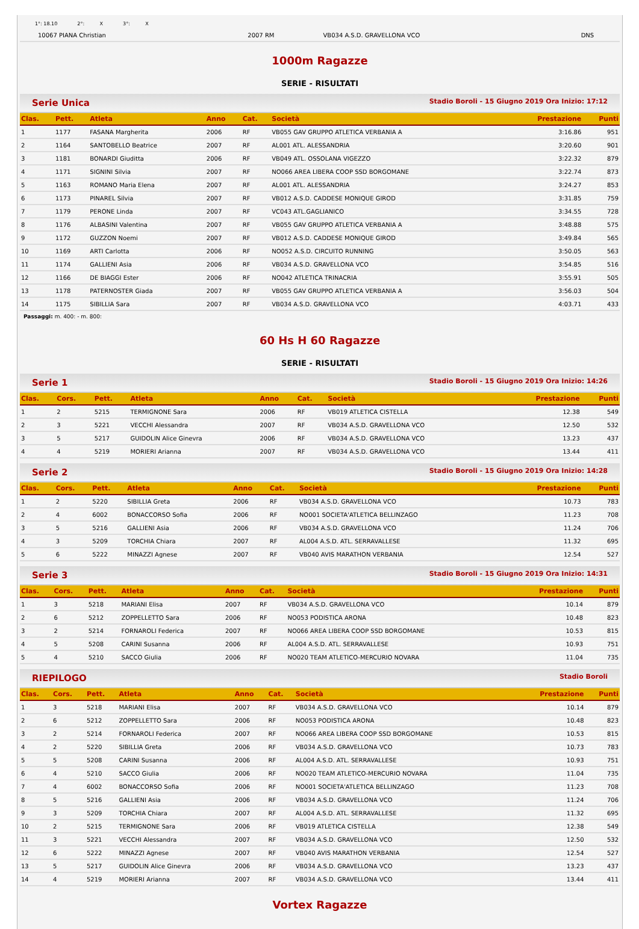1°: 18.10 2°: X 3°: X
| 10067 PIANA Christian | 2007 RM | VB034 A.S.D. GRAVELLONA VCO | DNS |
1000m Ragazze
SERIE - RISULTATI
Serie Unica Stadio Boroli - 15 Giugno 2019 Ora Inizio: 17:12
| Clas. | Pett. | Atleta | Anno | Cat. | Società | Prestazione | Punti |
| --- | --- | --- | --- | --- | --- | --- | --- |
| 1 | 1177 | FASANA Margherita | 2006 | RF | VB055 GAV GRUPPO ATLETICA VERBANIA A | 3:16.86 | 951 |
| 2 | 1164 | SANTOBELLO Beatrice | 2007 | RF | AL001 ATL. ALESSANDRIA | 3:20.60 | 901 |
| 3 | 1181 | BONARDI Giuditta | 2006 | RF | VB049 ATL. OSSOLANA VIGEZZO | 3:22.32 | 879 |
| 4 | 1171 | SIGNINI Silvia | 2007 | RF | NO066 AREA LIBERA COOP SSD BORGOMANE | 3:22.74 | 873 |
| 5 | 1163 | ROMANO Maria Elena | 2007 | RF | AL001 ATL. ALESSANDRIA | 3:24.27 | 853 |
| 6 | 1173 | PINAREL Silvia | 2007 | RF | VB012 A.S.D. CADDESE MONIQUE GIROD | 3:31.85 | 759 |
| 7 | 1179 | PERONE Linda | 2007 | RF | VC043 ATL.GAGLIANICO | 3:34.55 | 728 |
| 8 | 1176 | ALBASINI Valentina | 2007 | RF | VB055 GAV GRUPPO ATLETICA VERBANIA A | 3:48.88 | 575 |
| 9 | 1172 | GUZZON Noemi | 2007 | RF | VB012 A.S.D. CADDESE MONIQUE GIROD | 3:49.84 | 565 |
| 10 | 1169 | ARTI Carlotta | 2006 | RF | NO052 A.S.D. CIRCUITO RUNNING | 3:50.05 | 563 |
| 11 | 1174 | GALLIENI Asia | 2006 | RF | VB034 A.S.D. GRAVELLONA VCO | 3:54.85 | 516 |
| 12 | 1166 | DE BIAGGI Ester | 2006 | RF | NO042 ATLETICA TRINACRIA | 3:55.91 | 505 |
| 13 | 1178 | PATERNOSTER Giada | 2007 | RF | VB055 GAV GRUPPO ATLETICA VERBANIA A | 3:56.03 | 504 |
| 14 | 1175 | SIBILLIA Sara | 2007 | RF | VB034 A.S.D. GRAVELLONA VCO | 4:03.71 | 433 |
Passaggi: m. 400: - m. 800:
60 Hs H 60 Ragazze
SERIE - RISULTATI
Serie 1 Stadio Boroli - 15 Giugno 2019 Ora Inizio: 14:26
| Clas. | Cors. | Pett. | Atleta | Anno | Cat. | Società | Prestazione | Punti |
| --- | --- | --- | --- | --- | --- | --- | --- | --- |
| 1 | 2 | 5215 | TERMIGNONE Sara | 2006 | RF | VB019 ATLETICA CISTELLA | 12.38 | 549 |
| 2 | 3 | 5221 | VECCHI Alessandra | 2007 | RF | VB034 A.S.D. GRAVELLONA VCO | 12.50 | 532 |
| 3 | 5 | 5217 | GUIDOLIN Alice Ginevra | 2006 | RF | VB034 A.S.D. GRAVELLONA VCO | 13.23 | 437 |
| 4 | 4 | 5219 | MORIERI Arianna | 2007 | RF | VB034 A.S.D. GRAVELLONA VCO | 13.44 | 411 |
Serie 2 Stadio Boroli - 15 Giugno 2019 Ora Inizio: 14:28
| Clas. | Cors. | Pett. | Atleta | Anno | Cat. | Società | Prestazione | Punti |
| --- | --- | --- | --- | --- | --- | --- | --- | --- |
| 1 | 2 | 5220 | SIBILLIA Greta | 2006 | RF | VB034 A.S.D. GRAVELLONA VCO | 10.73 | 783 |
| 2 | 4 | 6002 | BONACCORSO Sofia | 2006 | RF | NO001 SOCIETA'ATLETICA BELLINZAGO | 11.23 | 708 |
| 3 | 5 | 5216 | GALLIENI Asia | 2006 | RF | VB034 A.S.D. GRAVELLONA VCO | 11.24 | 706 |
| 4 | 3 | 5209 | TORCHIA Chiara | 2007 | RF | AL004 A.S.D. ATL. SERRAVALLESE | 11.32 | 695 |
| 5 | 6 | 5222 | MINAZZI Agnese | 2007 | RF | VB040 AVIS MARATHON VERBANIA | 12.54 | 527 |
Serie 3 Stadio Boroli - 15 Giugno 2019 Ora Inizio: 14:31
| Clas. | Cors. | Pett. | Atleta | Anno | Cat. | Società | Prestazione | Punti |
| --- | --- | --- | --- | --- | --- | --- | --- | --- |
| 1 | 3 | 5218 | MARIANI Elisa | 2007 | RF | VB034 A.S.D. GRAVELLONA VCO | 10.14 | 879 |
| 2 | 6 | 5212 | ZOPPELLETTO Sara | 2006 | RF | NO053 PODISTICA ARONA | 10.48 | 823 |
| 3 | 2 | 5214 | FORNAROLI Federica | 2007 | RF | NO066 AREA LIBERA COOP SSD BORGOMANE | 10.53 | 815 |
| 4 | 5 | 5208 | CARINI Susanna | 2006 | RF | AL004 A.S.D. ATL. SERRAVALLESE | 10.93 | 751 |
| 5 | 4 | 5210 | SACCO Giulia | 2006 | RF | NO020 TEAM ATLETICO-MERCURIO NOVARA | 11.04 | 735 |
RIEPILOGO Stadio Boroli
| Clas. | Cors. | Pett. | Atleta | Anno | Cat. | Società | Prestazione | Punti |
| --- | --- | --- | --- | --- | --- | --- | --- | --- |
| 1 | 3 | 5218 | MARIANI Elisa | 2007 | RF | VB034 A.S.D. GRAVELLONA VCO | 10.14 | 879 |
| 2 | 6 | 5212 | ZOPPELLETTO Sara | 2006 | RF | NO053 PODISTICA ARONA | 10.48 | 823 |
| 3 | 2 | 5214 | FORNAROLI Federica | 2007 | RF | NO066 AREA LIBERA COOP SSD BORGOMANE | 10.53 | 815 |
| 4 | 2 | 5220 | SIBILLIA Greta | 2006 | RF | VB034 A.S.D. GRAVELLONA VCO | 10.73 | 783 |
| 5 | 5 | 5208 | CARINI Susanna | 2006 | RF | AL004 A.S.D. ATL. SERRAVALLESE | 10.93 | 751 |
| 6 | 4 | 5210 | SACCO Giulia | 2006 | RF | NO020 TEAM ATLETICO-MERCURIO NOVARA | 11.04 | 735 |
| 7 | 4 | 6002 | BONACCORSO Sofia | 2006 | RF | NO001 SOCIETA'ATLETICA BELLINZAGO | 11.23 | 708 |
| 8 | 5 | 5216 | GALLIENI Asia | 2006 | RF | VB034 A.S.D. GRAVELLONA VCO | 11.24 | 706 |
| 9 | 3 | 5209 | TORCHIA Chiara | 2007 | RF | AL004 A.S.D. ATL. SERRAVALLESE | 11.32 | 695 |
| 10 | 2 | 5215 | TERMIGNONE Sara | 2006 | RF | VB019 ATLETICA CISTELLA | 12.38 | 549 |
| 11 | 3 | 5221 | VECCHI Alessandra | 2007 | RF | VB034 A.S.D. GRAVELLONA VCO | 12.50 | 532 |
| 12 | 6 | 5222 | MINAZZI Agnese | 2007 | RF | VB040 AVIS MARATHON VERBANIA | 12.54 | 527 |
| 13 | 5 | 5217 | GUIDOLIN Alice Ginevra | 2006 | RF | VB034 A.S.D. GRAVELLONA VCO | 13.23 | 437 |
| 14 | 4 | 5219 | MORIERI Arianna | 2007 | RF | VB034 A.S.D. GRAVELLONA VCO | 13.44 | 411 |
Vortex Ragazze